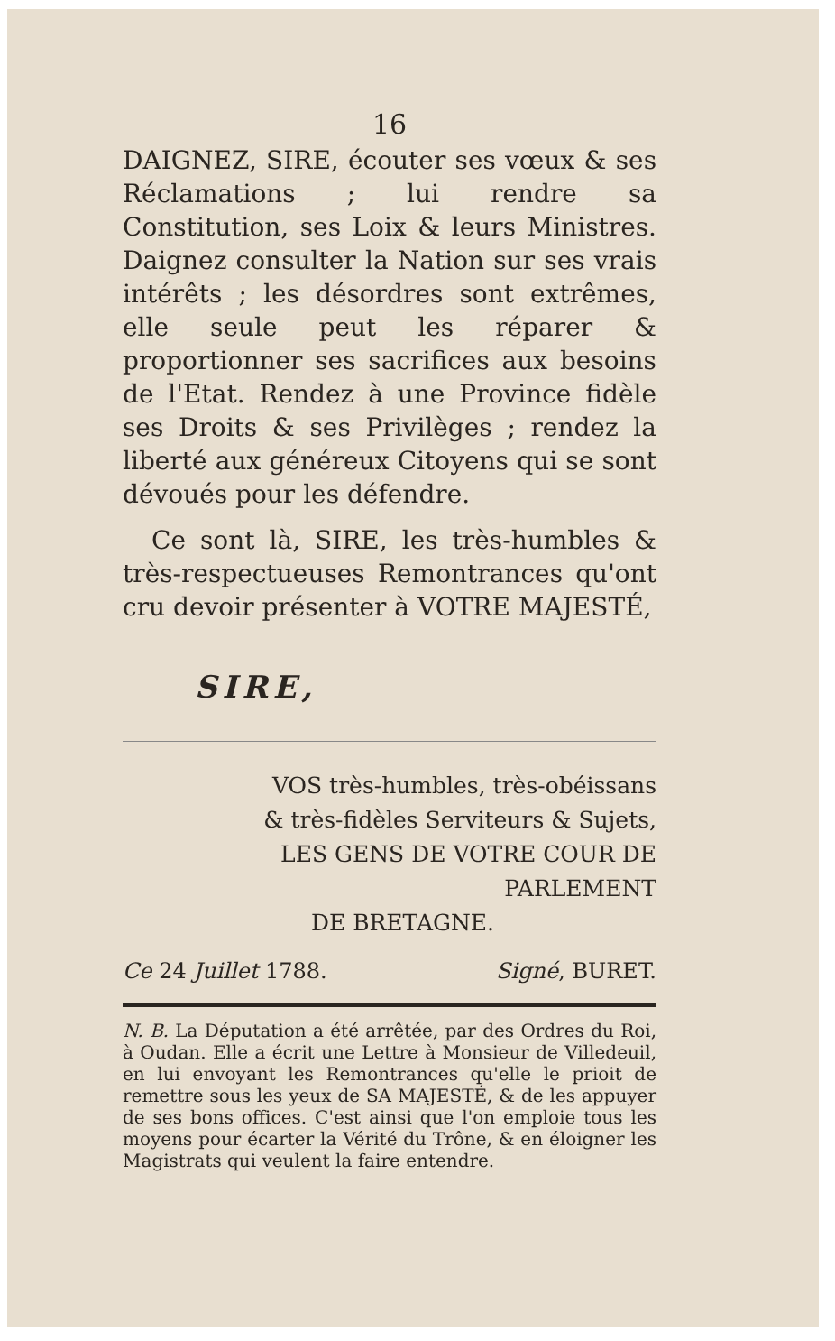16
DAIGNEZ, SIRE, écouter ses vœux & ses Réclamations ; lui rendre sa Constitution, ses Loix & leurs Ministres. Daignez consulter la Nation sur ses vrais intérêts ; les désordres sont extrêmes, elle seule peut les réparer & proportionner ses sacrifices aux besoins de l'Etat. Rendez à une Province fidèle ses Droits & ses Privilèges ; rendez la liberté aux généreux Citoyens qui se sont dévoués pour les défendre.
Ce sont là, SIRE, les très-humbles & très-respectueuses Remontrances qu'ont cru devoir présenter à VOTRE MAJESTÉ,
SIRE,
VOS très-humbles, très-obéissans
& très-fidèles Serviteurs & Sujets,
LES GENS DE VOTRE COUR DE PARLEMENT
DE BRETAGNE.
Ce 24 Juillet 1788. Signé, BURET.
N. B. La Députation a été arrêtée, par des Ordres du Roi, à Oudan. Elle a écrit une Lettre à Monsieur de Villedeuil, en lui envoyant les Remontrances qu'elle le prioit de remettre sous les yeux de SA MAJESTÉ, & de les appuyer de ses bons offices. C'est ainsi que l'on emploie tous les moyens pour écarter la Vérité du Trône, & en éloigner les Magistrats qui veulent la faire entendre.